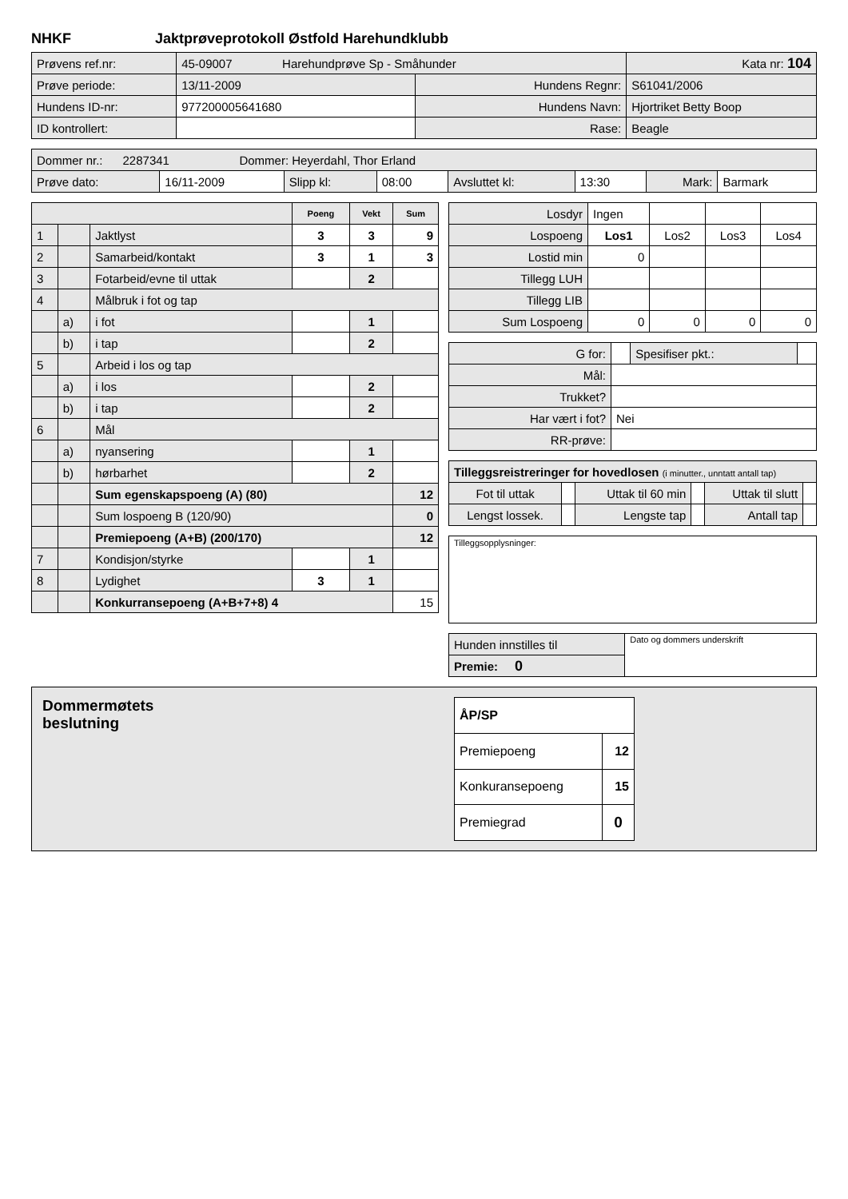NHKF Jaktprøveprotokoll Østfold Harehundklubb
| Prøvens ref.nr: | 45-09007 Harehundprøve Sp - Småhunder | | Kata nr: 104 |
| Prøve periode: | 13/11-2009 | Hundens Regnr: | S61041/2006 |
| Hundens ID-nr: | 977200005641680 | Hundens Navn: | Hjortriket Betty Boop |
| ID kontrollert: | | Rase: | Beagle |
| Dommer nr.: 2287341 Dommer: Heyerdahl, Thor Erland | | | | | | | |
| Prøve dato: | 16/11-2009 | Slipp kl: | 08:00 | Avsluttet kl: | 13:30 | Mark: | Barmark |
| | | | Poeng | Vekt | Sum |
| 1 | | Jaktlyst | 3 | 3 | 9 |
| 2 | | Samarbeid/kontakt | 3 | 1 | 3 |
| 3 | | Fotarbeid/evne til uttak | | 2 | |
| 4 | | Målbruk i fot og tap | | | |
| | a) | i fot | | 1 | |
| | b) | i tap | | 2 | |
| 5 | | Arbeid i los og tap | | | |
| | a) | i los | | 2 | |
| | b) | i tap | | 2 | |
| 6 | | Mål | | | |
| | a) | nyansering | | 1 | |
| | b) | hørbarhet | | 2 | |
| | | Sum egenskapspoeng (A) (80) | | | 12 |
| | | Sum lospoeng B (120/90) | | | 0 |
| | | Premiepoeng (A+B) (200/170) | | | 12 |
| 7 | | Kondisjon/styrke | | 1 | |
| 8 | | Lydighet | 3 | 1 | |
| | | Konkurransepoeng (A+B+7+8) 4 | | | 15 |
| Losdyr | Ingen | | | |
| Lospoeng | Los1 | Los2 | Los3 | Los4 |
| Lostid min | 0 | | | |
| Tillegg LUH | | | | |
| Tillegg LIB | | | | |
| Sum Lospoeng | 0 | 0 | 0 | 0 |
| G for: | | Spesifiser pkt.: | |
| Mål: | | | |
| Trukket? | | | |
| Har vært i fot? | Nei | | |
| RR-prøve: | | | |
| Tilleggsreistreringer for hovedlosen (i minutter., unntatt antall tap) | | | | | |
| Fot til uttak | | Uttak til 60 min | | Uttak til slutt | |
| Lengst lossek. | | Lengste tap | | Antall tap | |
Tilleggsopplysninger:
| Hunden innstilles til | Dato og dommers underskrift |
| Premie: 0 | |
Dommermøtets
beslutning
| ÅP/SP | |
| Premiepoeng | 12 |
| Konkuransepoeng | 15 |
| Premiegrad | 0 |